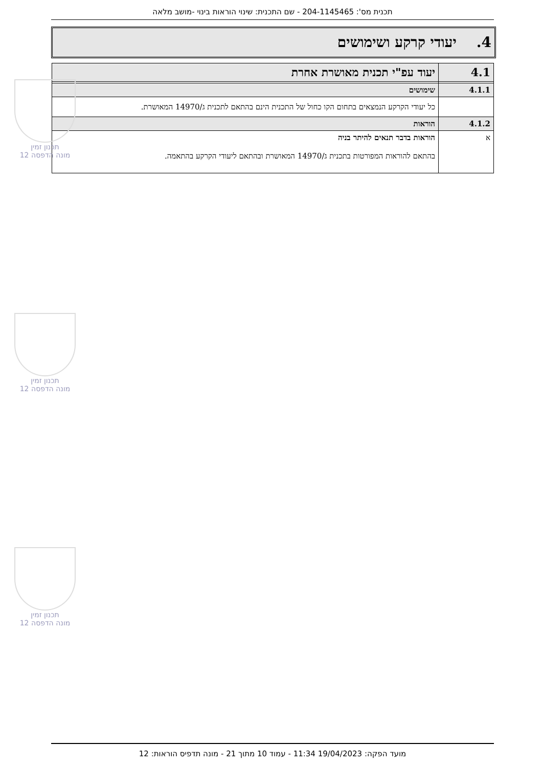תכנית מס': 204-1145465 - שם התכנית: שינוי הוראות בינוי -מושב מלאה
4. יעודי קרקע ושימושים
| 4.1 | יעוד עפ"י תכנית מאושרת אחרת |
| 4.1.1 | שימושים |
| | כל יעודי הקרקע הנמצאים בתחום הקו כחול של התכנית הינם בהתאם לתכנית ג/14970 המאושרת. |
| 4.1.2 | הוראות |
| א | הוראות בדבר תנאים להיתר בניה בהתאם להוראות המפורטות בתכנית ג/14970 המאושרת ובהתאם ליעודי הקרקע בהתאמה. |
תכנון זמין
מונה הדפסה 12
תכנון זמין
מונה הדפסה 12
תכנון זמין
מונה הדפסה 12
מועד הפקה: 19/04/2023 11:34 - עמוד 10 מתוך 21 - מונה תדפיס הוראות: 12